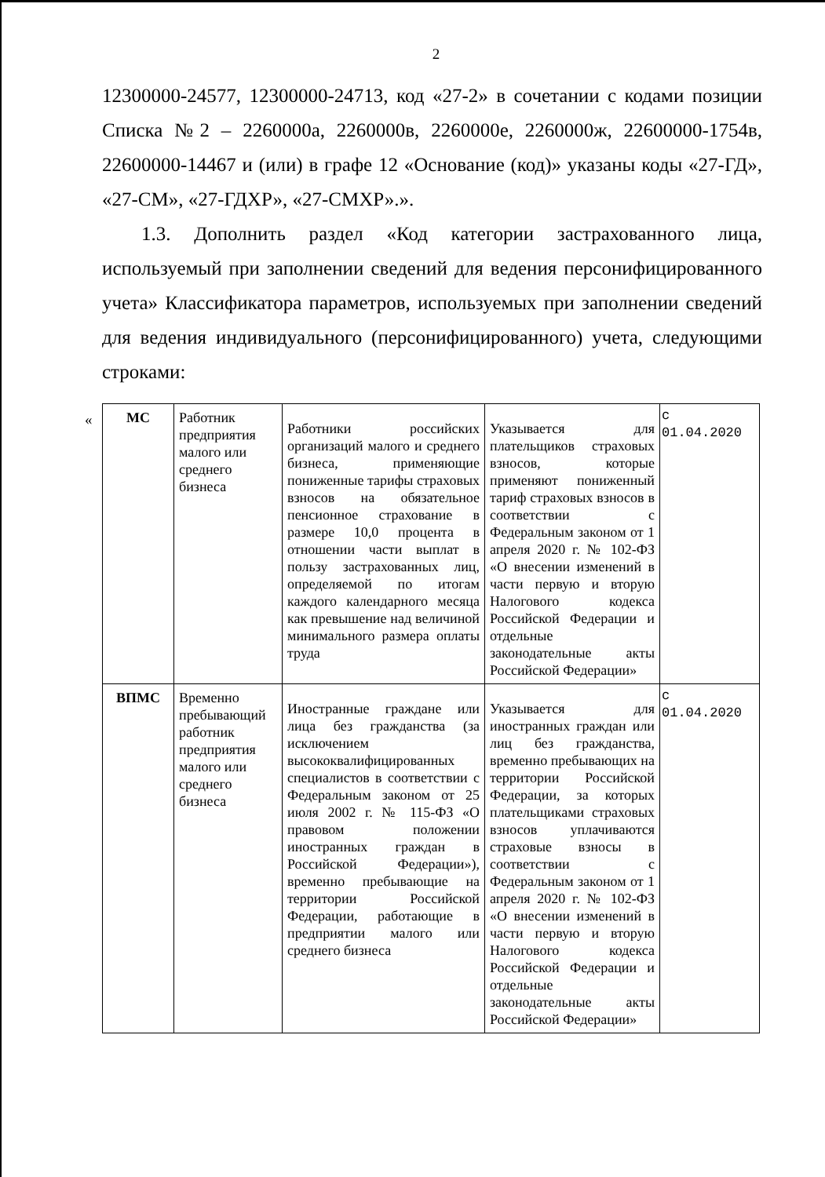2
12300000-24577, 12300000-24713, код «27-2» в сочетании с кодами позиции Списка №2 – 2260000а, 2260000в, 2260000е, 2260000ж, 22600000-1754в, 22600000-14467 и (или) в графе 12 «Основание (код)» указаны коды «27-ГД», «27-СМ», «27-ГДХР», «27-СМХР».».
1.3. Дополнить раздел «Код категории застрахованного лица, используемый при заполнении сведений для ведения персонифицированного учета» Классификатора параметров, используемых при заполнении сведений для ведения индивидуального (персонифицированного) учета, следующими строками:
«
| МС | Работник предприятия малого или среднего бизнеса | Работники российских организаций малого и среднего бизнеса, применяющие пониженные тарифы страховых взносов на обязательное пенсионное страхование в размере 10,0 процента в отношении части выплат в пользу застрахованных лиц, определяемой по итогам каждого календарного месяца как превышение над величиной минимального размера оплаты труда | Указывается для плательщиков страховых взносов, которые применяют пониженный тариф страховых взносов в соответствии с Федеральным законом от 1 апреля 2020 г. № 102-ФЗ «О внесении изменений в части первую и вторую Налогового кодекса Российской Федерации и отдельные законодательные акты Российской Федерации» | с 01.04.2020 |
| ВПМС | Временно пребывающий работник предприятия малого или среднего бизнеса | Иностранные граждане или лица без гражданства (за исключением высококвалифицированных специалистов в соответствии с Федеральным законом от 25 июля 2002 г. № 115-ФЗ «О правовом положении иностранных граждан в Российской Федерации»), временно пребывающие на территории Российской Федерации, работающие в предприятии малого или среднего бизнеса | Указывается для иностранных граждан или лиц без гражданства, временно пребывающих на территории Российской Федерации, за которых плательщиками страховых взносов уплачиваются страховые взносы в соответствии с Федеральным законом от 1 апреля 2020 г. № 102-ФЗ «О внесении изменений в части первую и вторую Налогового кодекса Российской Федерации и отдельные законодательные акты Российской Федерации» | с 01.04.2020 |